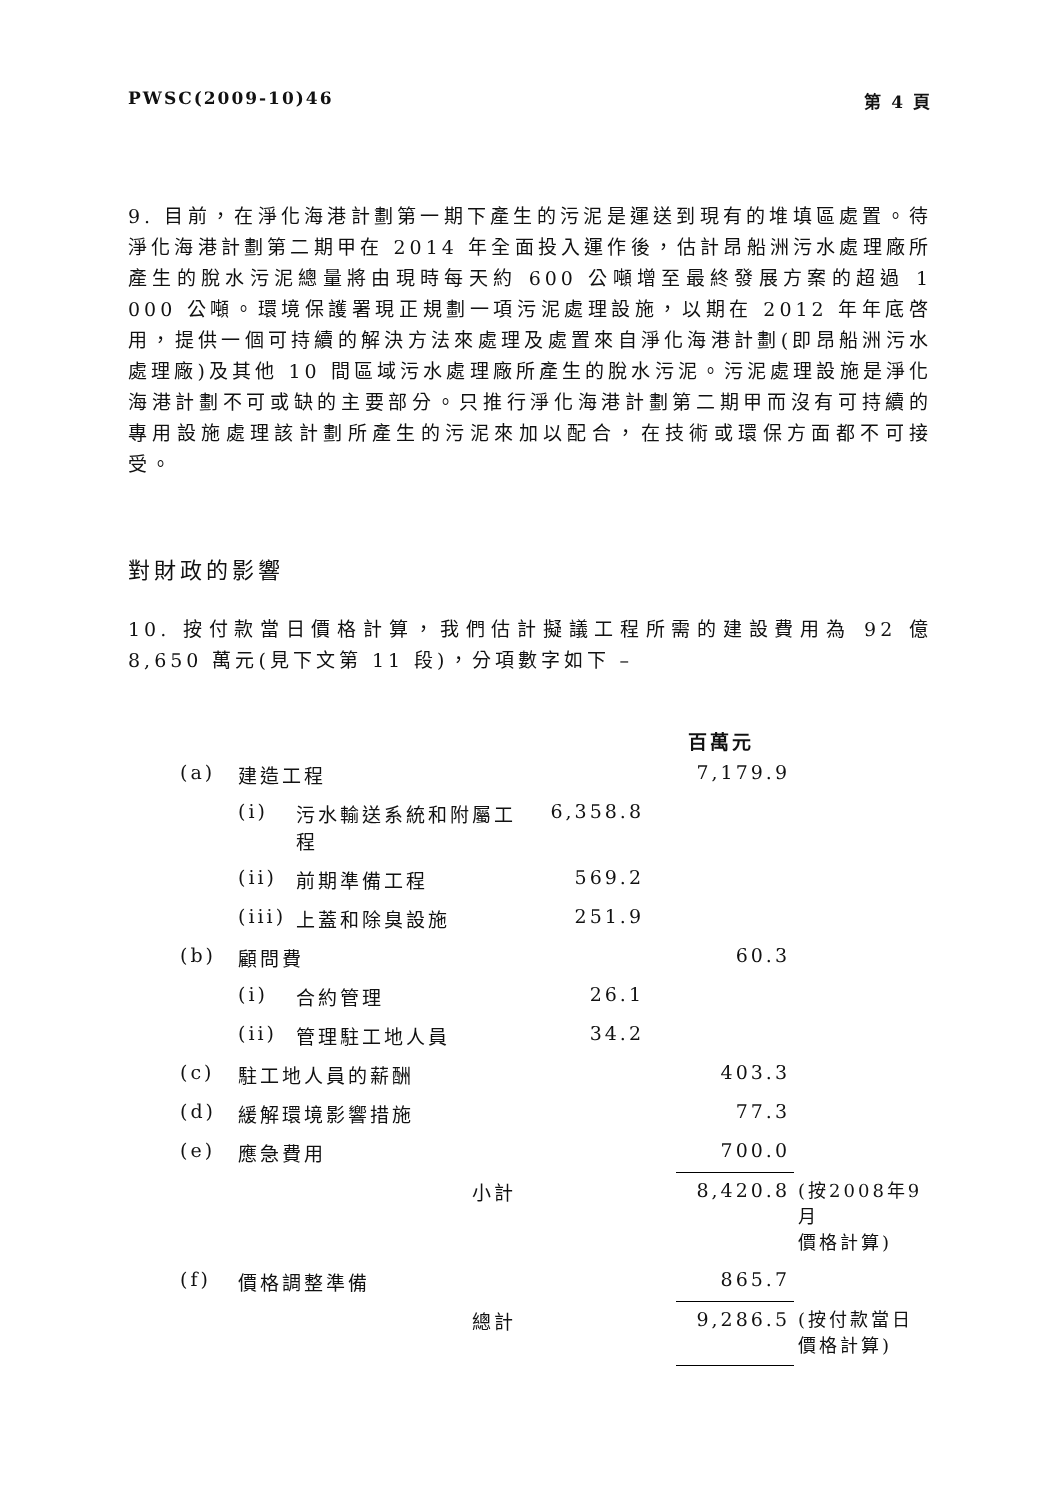PWSC(2009-10)46 第 4 頁
9. 目前，在淨化海港計劃第一期下產生的污泥是運送到現有的堆填區處置。待淨化海港計劃第二期甲在 2014 年全面投入運作後，估計昂船洲污水處理廠所產生的脫水污泥總量將由現時每天約 600 公噸增至最終發展方案的超過 1 000 公噸。環境保護署現正規劃一項污泥處理設施，以期在 2012 年年底啓用，提供一個可持續的解決方法來處理及處置來自淨化海港計劃(即昂船洲污水處理廠)及其他 10 間區域污水處理廠所產生的脫水污泥。污泥處理設施是淨化海港計劃不可或缺的主要部分。只推行淨化海港計劃第二期甲而沒有可持續的專用設施處理該計劃所產生的污泥來加以配合，在技術或環保方面都不可接受。
對財政的影響
10. 按付款當日價格計算，我們估計擬議工程所需的建設費用為 92 億 8,650 萬元(見下文第 11 段)，分項數字如下 –
| | | | | 百萬元 | | |
| (a) | 建造工程 | | | | 7,179.9 | |
| | (i) | 污水輸送系統和附屬工程 | 6,358.8 | | | |
| | (ii) | 前期準備工程 | 569.2 | | | |
| | (iii) | 上蓋和除臭設施 | 251.9 | | | |
| (b) | 顧問費 | | | | 60.3 | |
| | (i) | 合約管理 | 26.1 | | | |
| | (ii) | 管理駐工地人員 | 34.2 | | | |
| (c) | 駐工地人員的薪酬 | | | | 403.3 | |
| (d) | 緩解環境影響措施 | | | | 77.3 | |
| (e) | 應急費用 | | | | 700.0 | |
| | | 小計 | | | 8,420.8 | (按2008年9月 價格計算) |
| (f) | 價格調整準備 | | | | 865.7 | |
| | | 總計 | | | 9,286.5 | (按付款當日 價格計算) |